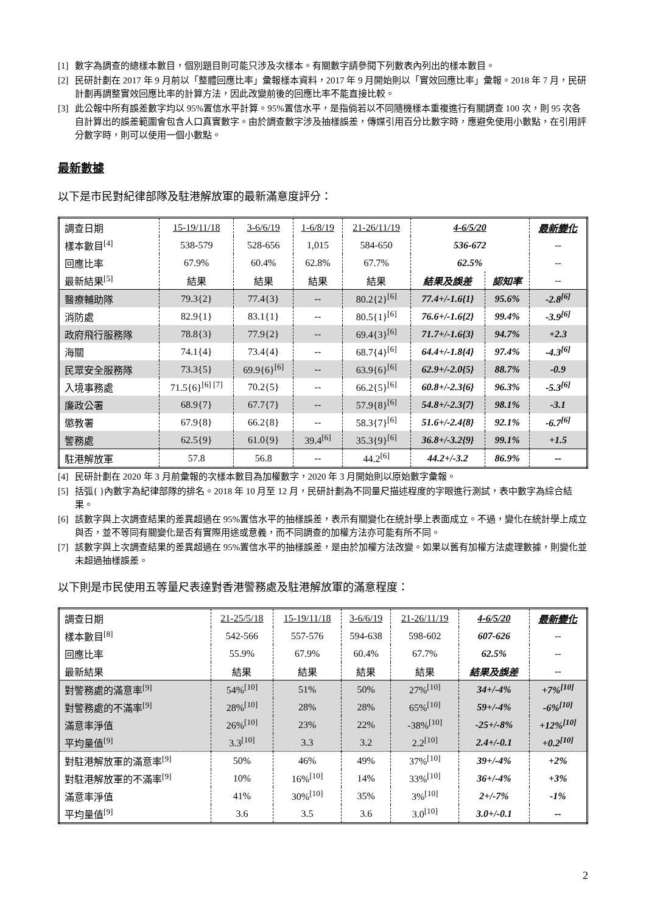[1] 數字為調查的總樣本數目，個別題目則可能只涉及次樣本。有關數字請參閱下列數表內列出的樣本數目。
[2] 民研計劃在 2017 年 9 月前以「整體回應比率」彙報樣本資料，2017 年 9 月開始則以「實效回應比率」彙報。2018 年 7 月，民研計劃再調整實效回應比率的計算方法，因此改變前後的回應比率不能直接比較。
[3] 此公報中所有誤差數字均以 95%置信水平計算。95%置信水平，是指倘若以不同隨機樣本重複進行有關調查 100 次，則 95 次各自計算出的誤差範圍會包含人口真實數字。由於調查數字涉及抽樣誤差，傳媒引用百分比數字時，應避免使用小數點，在引用評分數字時，則可以使用一個小數點。
最新數據
以下是市民對紀律部隊及駐港解放軍的最新滿意度評分：
| 調查日期 | 15-19/11/18 | 3-6/6/19 | 1-6/8/19 | 21-26/11/19 | 4-6/5/20 | | 最新變化 |
| 樣本數目<sup>[4]</sup> | 538-579 | 528-656 | 1,015 | 584-650 | 536-672 | | -- |
| 回應比率 | 67.9% | 60.4% | 62.8% | 67.7% | 62.5% | | -- |
| 最新結果<sup>[5]</sup> | 結果 | 結果 | 結果 | 結果 | 結果及誤差 | 認知率 | -- |
| 醫療輔助隊 | 79.3{2} | 77.4{3} | -- | 80.2{2}<sup>[6]</sup> | 77.4+/-1.6{1} | 95.6% | -2.8<sup>[6]</sup> |
| 消防處 | 82.9{1} | 83.1{1} | -- | 80.5{1}<sup>[6]</sup> | 76.6+/-1.6{2} | 99.4% | -3.9<sup>[6]</sup> |
| 政府飛行服務隊 | 78.8{3} | 77.9{2} | -- | 69.4{3}<sup>[6]</sup> | 71.7+/-1.6{3} | 94.7% | +2.3 |
| 海關 | 74.1{4} | 73.4{4} | -- | 68.7{4}<sup>[6]</sup> | 64.4+/-1.8{4} | 97.4% | -4.3<sup>[6]</sup> |
| 民眾安全服務隊 | 73.3{5} | 69.9{6}<sup>[6]</sup> | -- | 63.9{6}<sup>[6]</sup> | 62.9+/-2.0{5} | 88.7% | -0.9 |
| 入境事務處 | 71.5{6}<sup>[6] [7]</sup> | 70.2{5} | -- | 66.2{5}<sup>[6]</sup> | 60.8+/-2.3{6} | 96.3% | -5.3<sup>[6]</sup> |
| 廉政公署 | 68.9{7} | 67.7{7} | -- | 57.9{8}<sup>[6]</sup> | 54.8+/-2.3{7} | 98.1% | -3.1 |
| 懲教署 | 67.9{8} | 66.2{8} | -- | 58.3{7}<sup>[6]</sup> | 51.6+/-2.4{8} | 92.1% | -6.7<sup>[6]</sup> |
| 警務處 | 62.5{9} | 61.0{9} | 39.4<sup>[6]</sup> | 35.3{9}<sup>[6]</sup> | 36.8+/-3.2{9} | 99.1% | +1.5 |
| 駐港解放軍 | 57.8 | 56.8 | -- | 44.2<sup>[6]</sup> | 44.2+/-3.2 | 86.9% | -- |
[4] 民研計劃在 2020 年 3 月前彙報的次樣本數目為加權數字，2020 年 3 月開始則以原始數字彙報。
[5] 括弧{ }內數字為紀律部隊的排名。2018 年 10 月至 12 月，民研計劃為不同量尺描述程度的字眼進行測試，表中數字為綜合結果。
[6] 該數字與上次調查結果的差異超過在 95%置信水平的抽樣誤差，表示有關變化在統計學上表面成立。不過，變化在統計學上成立與否，並不等同有關變化是否有實際用途或意義，而不同調查的加權方法亦可能有所不同。
[7] 該數字與上次調查結果的差異超過在 95%置信水平的抽樣誤差，是由於加權方法改變。如果以舊有加權方法處理數據，則變化並未超過抽樣誤差。
以下則是市民使用五等量尺表達對香港警務處及駐港解放軍的滿意程度：
| 調查日期 | 21-25/5/18 | 15-19/11/18 | 3-6/6/19 | 21-26/11/19 | 4-6/5/20 | 最新變化 |
| 樣本數目<sup>[8]</sup> | 542-566 | 557-576 | 594-638 | 598-602 | 607-626 | -- |
| 回應比率 | 55.9% | 67.9% | 60.4% | 67.7% | 62.5% | -- |
| 最新結果 | 結果 | 結果 | 結果 | 結果 | 結果及誤差 | -- |
| 對警務處的滿意率<sup>[9]</sup> | 54%<sup>[10]</sup> | 51% | 50% | 27%<sup>[10]</sup> | 34+/-4% | +7%<sup>[10]</sup> |
| 對警務處的不滿率<sup>[9]</sup> | 28%<sup>[10]</sup> | 28% | 28% | 65%<sup>[10]</sup> | 59+/-4% | -6%<sup>[10]</sup> |
| 滿意率淨值 | 26%<sup>[10]</sup> | 23% | 22% | -38%<sup>[10]</sup> | -25+/-8% | +12%<sup>[10]</sup> |
| 平均量值<sup>[9]</sup> | 3.3<sup>[10]</sup> | 3.3 | 3.2 | 2.2<sup>[10]</sup> | 2.4+/-0.1 | +0.2<sup>[10]</sup> |
| 對駐港解放軍的滿意率<sup>[9]</sup> | 50% | 46% | 49% | 37%<sup>[10]</sup> | 39+/-4% | +2% |
| 對駐港解放軍的不滿率<sup>[9]</sup> | 10% | 16%<sup>[10]</sup> | 14% | 33%<sup>[10]</sup> | 36+/-4% | +3% |
| 滿意率淨值 | 41% | 30%<sup>[10]</sup> | 35% | 3%<sup>[10]</sup> | 2+/-7% | -1% |
| 平均量值<sup>[9]</sup> | 3.6 | 3.5 | 3.6 | 3.0<sup>[10]</sup> | 3.0+/-0.1 | -- |
2